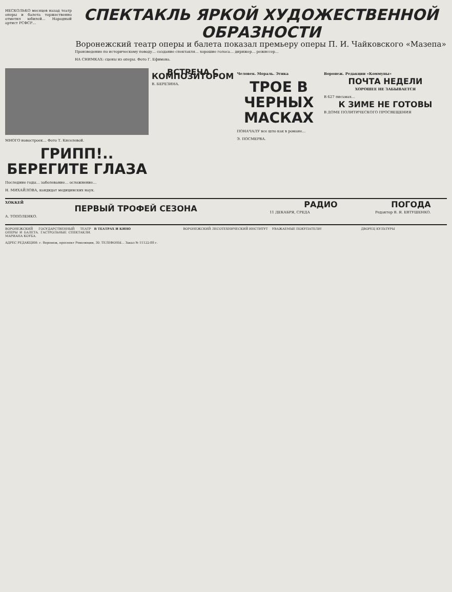НЕСКОЛЬКО месяцев назад театр оперы и балета торжественно отметил юбилей… Народный артист РСФСР…
СПЕКТАКЛЬ ЯРКОЙ ХУДОЖЕСТВЕННОЙ ОБРАЗНОСТИ
Воронежский театр оперы и балета показал премьеру оперы П. И. Чайковского «Мазепа»
Произведение по историческому поводу… создание спектакля… хорошие голоса… дирижер… режиссер…
НА СНИМКАХ: сцены из оперы. Фото Г. Ефимова.
МНОГО новостроек… Фото Т. Киселевой.
ГРИПП!.. БЕРЕГИТЕ ГЛАЗА
Последние годы… заболевание… осложнение…
Н. МИХАЙЛОВА, кандидат медицинских наук.
ВСТРЕЧА С КОМПОЗИТОРОМ
В. БЕРЕЗИНА.
Человек. Мораль. Этика
ТРОЕ В ЧЕРНЫХ МАСКАХ
ПОНАЧАЛУ все шло как в романе…
Э. ПОСМЕРВА.
Воронеж. Редакции «Коммуны»
ПОЧТА НЕДЕЛИ
ХОРОШЕЕ НЕ ЗАБЫВАЕТСЯ
В 627 письмах…
К ЗИМЕ НЕ ГОТОВЫ
В ДОМЕ ПОЛИТИЧЕСКОГО ПРОСВЕЩЕНИЯ
ХОККЕЙ
ПЕРВЫЙ ТРОФЕЙ СЕЗОНА
А. ТОПОЛЕНКО.
РАДИО
11 ДЕКАБРЯ, СРЕДА
ПОГОДА
Редактор В. Я. ЕВТУШЕНКО.
ВОРОНЕЖСКИЙ ГОСУДАРСТВЕННЫЙ ТЕАТР ОПЕРЫ И БАЛЕТА. ГАСТРОЛЬНЫЕ СПЕКТАКЛИ. МАРИАНА КОУБА.
В ТЕАТРАХ И КИНО ВОРОНЕЖСКИЙ ЛЕСОТЕХНИЧЕСКИЙ ИНСТИТУТ
УВАЖАЕМЫЕ ПОКУПАТЕЛИ! ДВОРЕЦ КУЛЬТУРЫ
АДРЕС РЕДАКЦИИ: г. Воронеж, проспект Революции, 30. ТЕЛЕФОНЫ… Заказ № 11122-88 г.